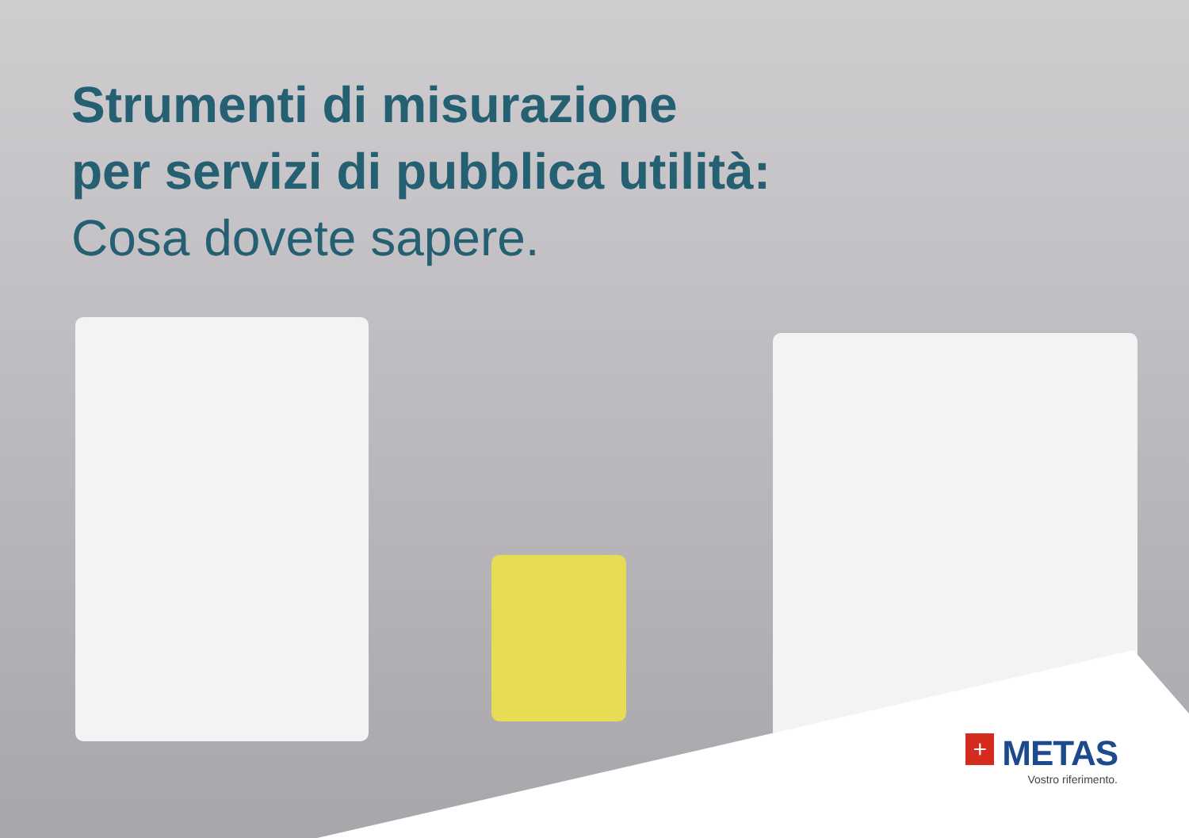Strumenti di misurazione
per servizi di pubblica utilità:
Cosa dovete sapere.
+ METAS
Vostro riferimento.